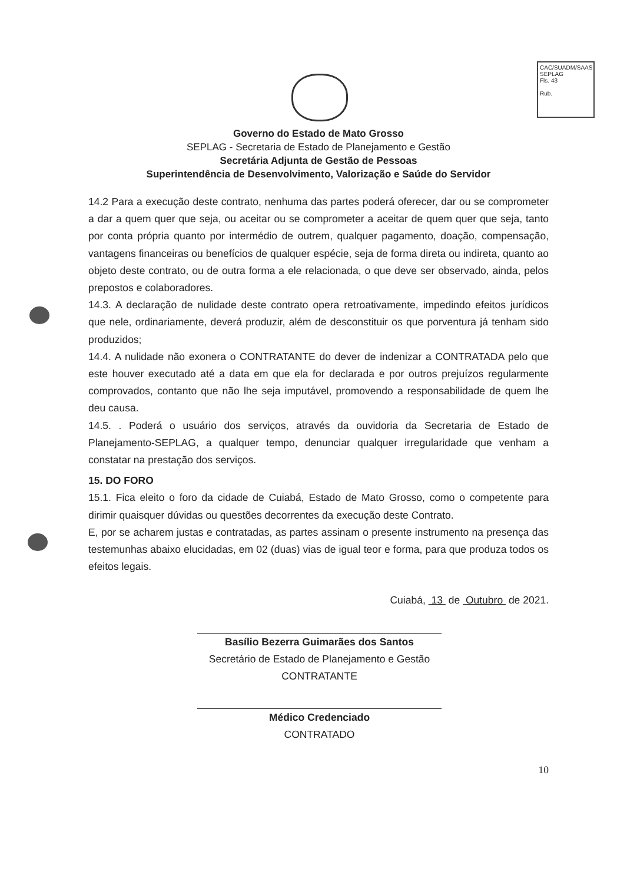CAC/SUADM/SAAS
SEPLAG
Fls. 43
Rub.
Governo do Estado de Mato Grosso
SEPLAG - Secretaria de Estado de Planejamento e Gestão
Secretária Adjunta de Gestão de Pessoas
Superintendência de Desenvolvimento, Valorização e Saúde do Servidor
14.2 Para a execução deste contrato, nenhuma das partes poderá oferecer, dar ou se comprometer a dar a quem quer que seja, ou aceitar ou se comprometer a aceitar de quem quer que seja, tanto por conta própria quanto por intermédio de outrem, qualquer pagamento, doação, compensação, vantagens financeiras ou benefícios de qualquer espécie, seja de forma direta ou indireta, quanto ao objeto deste contrato, ou de outra forma a ele relacionada, o que deve ser observado, ainda, pelos prepostos e colaboradores.
14.3. A declaração de nulidade deste contrato opera retroativamente, impedindo efeitos jurídicos que nele, ordinariamente, deverá produzir, além de desconstituir os que porventura já tenham sido produzidos;
14.4. A nulidade não exonera o CONTRATANTE do dever de indenizar a CONTRATADA pelo que este houver executado até a data em que ela for declarada e por outros prejuízos regularmente comprovados, contanto que não lhe seja imputável, promovendo a responsabilidade de quem lhe deu causa.
14.5. . Poderá o usuário dos serviços, através da ouvidoria da Secretaria de Estado de Planejamento-SEPLAG, a qualquer tempo, denunciar qualquer irregularidade que venham a constatar na prestação dos serviços.
15. DO FORO
15.1. Fica eleito o foro da cidade de Cuiabá, Estado de Mato Grosso, como o competente para dirimir quaisquer dúvidas ou questões decorrentes da execução deste Contrato.
E, por se acharem justas e contratadas, as partes assinam o presente instrumento na presença das testemunhas abaixo elucidadas, em 02 (duas) vias de igual teor e forma, para que produza todos os efeitos legais.
Cuiabá, 13 de Outubro de 2021.
Basílio Bezerra Guimarães dos Santos
Secretário de Estado de Planejamento e Gestão
CONTRATANTE
Médico Credenciado
CONTRATADO
10